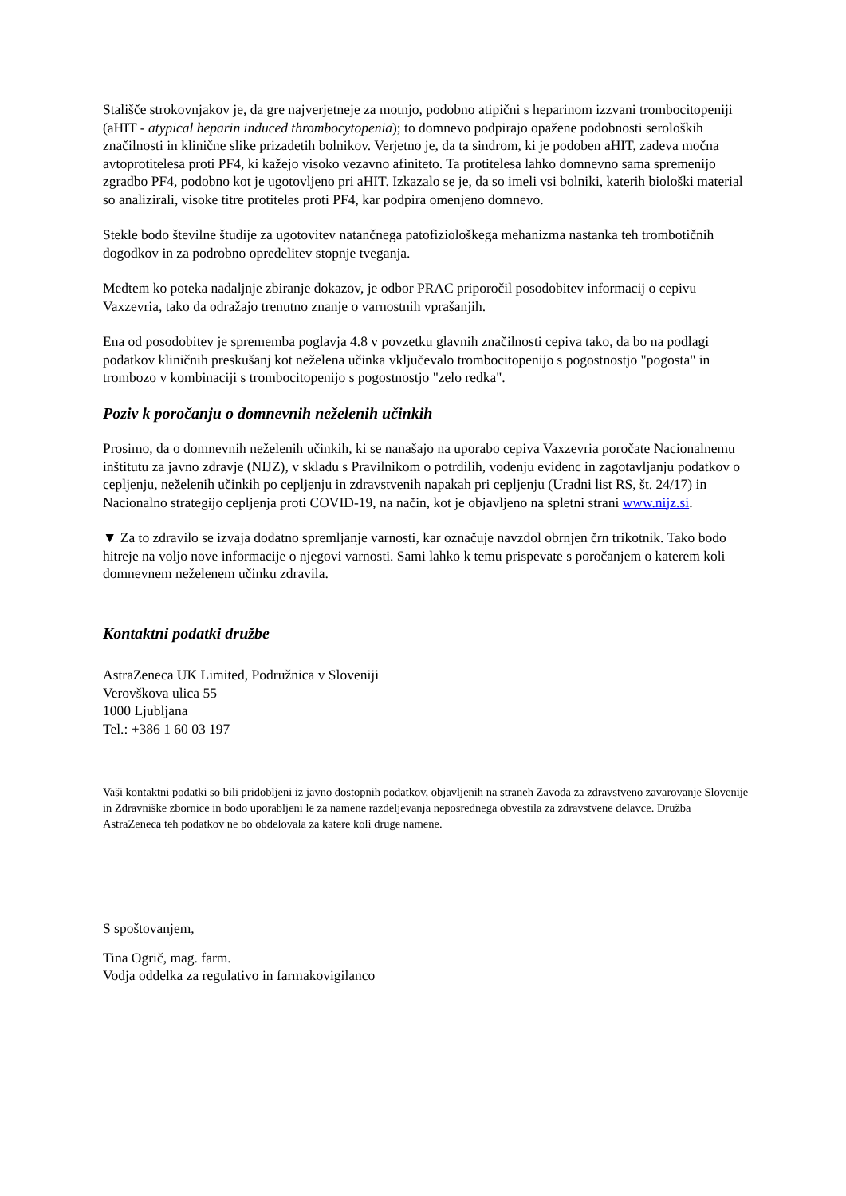Stališče strokovnjakov je, da gre najverjetneje za motnjo, podobno atipični s heparinom izzvani trombocitopeniji (aHIT - atypical heparin induced thrombocytopenia); to domnevo podpirajo opažene podobnosti seroloških značilnosti in klinične slike prizadetih bolnikov. Verjetno je, da ta sindrom, ki je podoben aHIT, zadeva močna avtoprotitelesa proti PF4, ki kažejo visoko vezavno afiniteto. Ta protitelesa lahko domnevno sama spremenijo zgradbo PF4, podobno kot je ugotovljeno pri aHIT. Izkazalo se je, da so imeli vsi bolniki, katerih biološki material so analizirali, visoke titre protiteles proti PF4, kar podpira omenjeno domnevo.
Stekle bodo številne študije za ugotovitev natančnega patofiziološkega mehanizma nastanka teh trombotičnih dogodkov in za podrobno opredelitev stopnje tveganja.
Medtem ko poteka nadaljnje zbiranje dokazov, je odbor PRAC priporočil posodobitev informacij o cepivu Vaxzevria, tako da odražajo trenutno znanje o varnostnih vprašanjih.
Ena od posodobitev je sprememba poglavja 4.8 v povzetku glavnih značilnosti cepiva tako, da bo na podlagi podatkov kliničnih preskušanj kot neželena učinka vključevalo trombocitopenijo s pogostnostjo "pogosta" in trombozo v kombinaciji s trombocitopenijo s pogostnostjo "zelo redka".
Poziv k poročanju o domnevnih neželenih učinkih
Prosimo, da o domnevnih neželenih učinkih, ki se nanašajo na uporabo cepiva Vaxzevria poročate Nacionalnemu inštitutu za javno zdravje (NIJZ), v skladu s Pravilnikom o potrdilih, vodenju evidenc in zagotavljanju podatkov o cepljenju, neželenih učinkih po cepljenju in zdravstvenih napakah pri cepljenju (Uradni list RS, št. 24/17) in Nacionalno strategijo cepljenja proti COVID-19, na način, kot je objavljeno na spletni strani www.nijz.si.
▼ Za to zdravilo se izvaja dodatno spremljanje varnosti, kar označuje navzdol obrnjen črn trikotnik. Tako bodo hitreje na voljo nove informacije o njegovi varnosti. Sami lahko k temu prispevate s poročanjem o katerem koli domnevnem neželenem učinku zdravila.
Kontaktni podatki družbe
AstraZeneca UK Limited, Podružnica v Sloveniji
Verovškova ulica 55
1000 Ljubljana
Tel.: +386 1 60 03 197
Vaši kontaktni podatki so bili pridobljeni iz javno dostopnih podatkov, objavljenih na straneh Zavoda za zdravstveno zavarovanje Slovenije in Zdravniške zbornice in bodo uporabljeni le za namene razdeljevanja neposrednega obvestila za zdravstvene delavce. Družba AstraZeneca teh podatkov ne bo obdelovala za katere koli druge namene.
S spoštovanjem,
Tina Ogrič, mag. farm.
Vodja oddelka za regulativo in farmakovigilanco